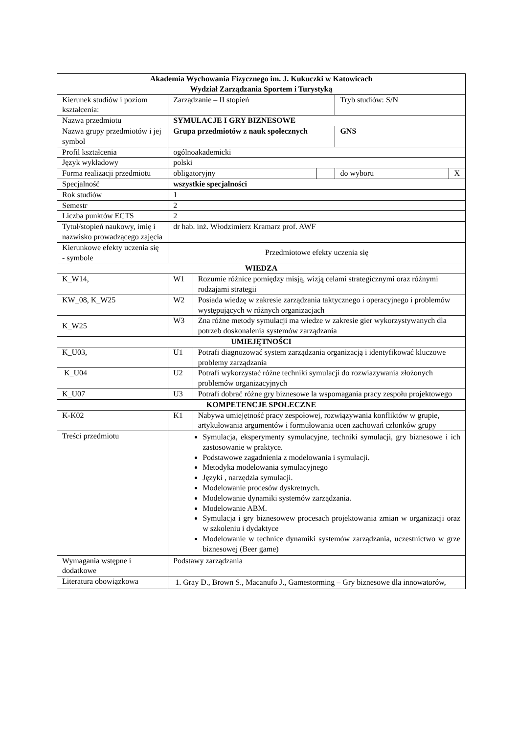| Akademia Wychowania Fizycznego im. J. Kukuczki w Katowicach Wydział Zarządzania Sportem i Turystyką | | | | | |
| Kierunek studiów i poziom kształcenia: | Zarządzanie – II stopień | | | Tryb studiów: S/N | |
| Nazwa przedmiotu | SYMULACJE I GRY BIZNESOWE | | | | |
| Nazwa grupy przedmiotów i jej symbol | Grupa przedmiotów z nauk społecznych | | | GNS | |
| Profil kształcenia | ogólnoakademicki | | | | |
| Język wykładowy | polski | | | | |
| Forma realizacji przedmiotu | obligatoryjny | | | do wyboru | X |
| Specjalność | wszystkie specjalności | | | | |
| Rok studiów | 1 | | | | |
| Semestr | 2 | | | | |
| Liczba punktów ECTS | 2 | | | | |
| Tytuł/stopień naukowy, imię i nazwisko prowadzącego zajęcia | dr hab. inż. Włodzimierz Kramarz prof. AWF | | | | |
| Kierunkowe efekty uczenia się - symbole | Przedmiotowe efekty uczenia się | | | | |
| WIEDZA | | | | | |
| K_W14, | W1 | Rozumie różnice pomiędzy misją, wizją celami strategicznymi oraz różnymi rodzajami strategii | | | |
| KW_08, K_W25 | W2 | Posiada wiedzę w zakresie zarządzania taktycznego i operacyjnego i problemów występujących w różnych organizacjach | | | |
| K_W25 | W3 | Zna różne metody symulacji ma wiedze w zakresie gier wykorzystywanych dla potrzeb doskonalenia systemów zarządzania | | | |
| UMIEJĘTNOŚCI | | | | | |
| K_U03, | U1 | Potrafi diagnozować system zarządzania organizacją i identyfikować kluczowe problemy zarządzania | | | |
| K_U04 | U2 | Potrafi wykorzystać różne techniki symulacji do rozwiazywania złożonych problemów organizacyjnych | | | |
| K_U07 | U3 | Potrafi dobrać różne gry biznesowe la wspomagania pracy zespołu projektowego | | | |
| KOMPETENCJE SPOŁECZNE | | | | | |
| K-K02 | K1 | Nabywa umiejętność pracy zespołowej, rozwiązywania konfliktów w grupie, artykułowania argumentów i formułowania ocen zachowań członków grupy | | | |
| Treści przedmiotu | Symulacja, eksperymenty symulacyjne, techniki symulacji, gry biznesowe i ich zastosowanie w praktyce. Podstawowe zagadnienia z modelowania i symulacji. Metodyka modelowania symulacyjnego Języki , narzędzia symulacji. Modelowanie procesów dyskretnych. Modelowanie dynamiki systemów zarządzania. Modelowanie ABM. Symulacja i gry biznesowew procesach projektowania zmian w organizacji oraz w szkoleniu i dydaktyce Modelowanie w technice dynamiki systemów zarządzania, uczestnictwo w grze biznesowej (Beer game) | | | | |
| Wymagania wstępne i dodatkowe | Podstawy zarządzania | | | | |
| Literatura obowiązkowa | 1. Gray D., Brown S., Macanufo J., Gamestorming – Gry biznesowe dla innowatorów, | | | | |